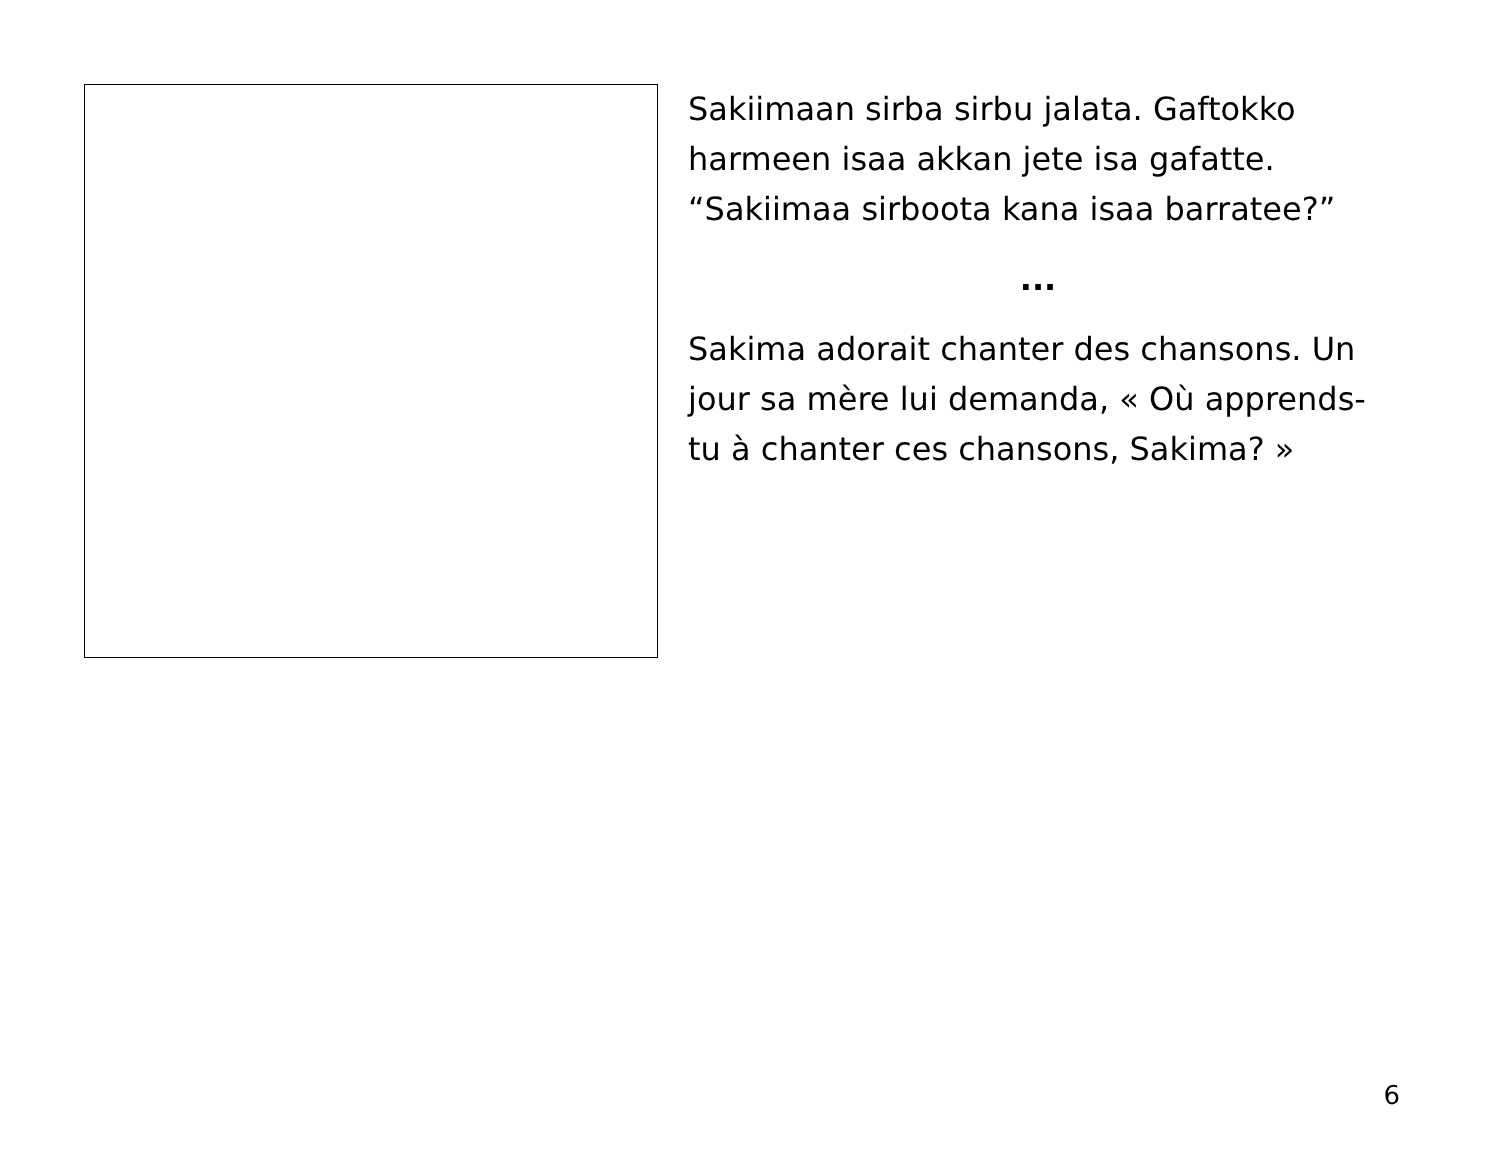Sakiimaan sirba sirbu jalata. Gaftokko harmeen isaa akkan jete isa gafatte. “Sakiimaa sirboota kana isaa barratee?”
...
Sakima adorait chanter des chansons. Un jour sa mère lui demanda, « Où apprends-tu à chanter ces chansons, Sakima? »
6